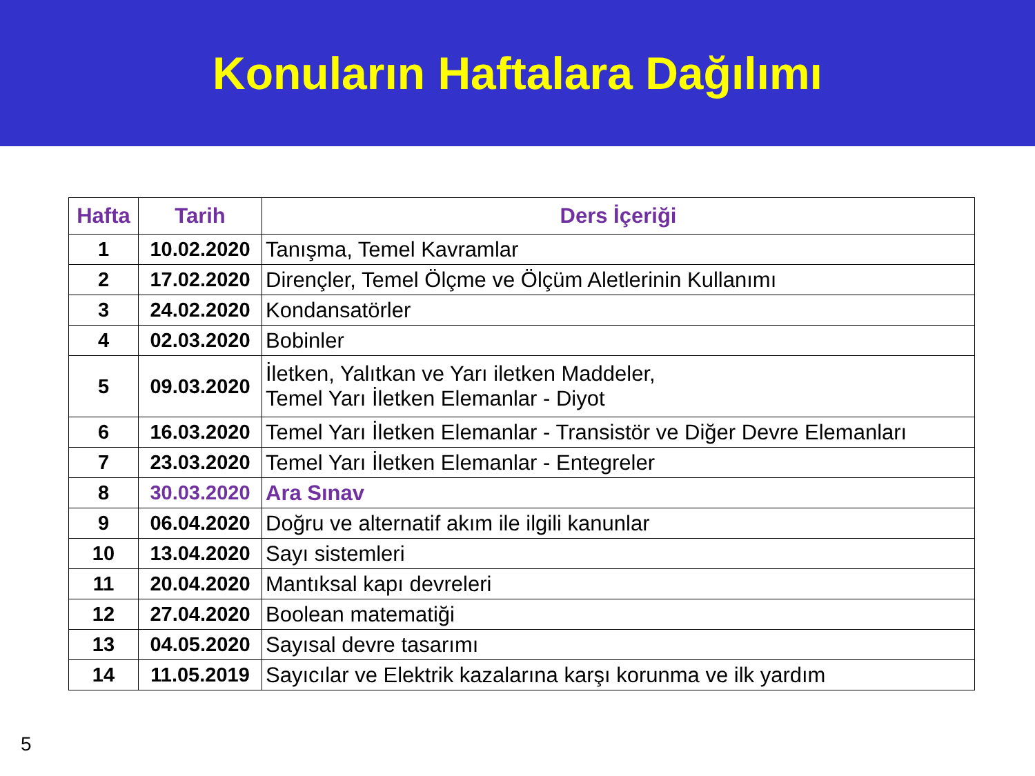Konuların Haftalara Dağılımı
| Hafta | Tarih | Ders İçeriği |
| --- | --- | --- |
| 1 | 10.02.2020 | Tanışma, Temel Kavramlar |
| 2 | 17.02.2020 | Dirençler, Temel Ölçme ve Ölçüm Aletlerinin Kullanımı |
| 3 | 24.02.2020 | Kondansatörler |
| 4 | 02.03.2020 | Bobinler |
| 5 | 09.03.2020 | İletken, Yalıtkan ve Yarı iletken Maddeler, Temel Yarı İletken Elemanlar - Diyot |
| 6 | 16.03.2020 | Temel Yarı İletken Elemanlar - Transistör ve Diğer Devre Elemanları |
| 7 | 23.03.2020 | Temel Yarı İletken Elemanlar - Entegreler |
| 8 | 30.03.2020 | Ara Sınav |
| 9 | 06.04.2020 | Doğru ve alternatif akım ile ilgili kanunlar |
| 10 | 13.04.2020 | Sayı sistemleri |
| 11 | 20.04.2020 | Mantıksal kapı devreleri |
| 12 | 27.04.2020 | Boolean matematiği |
| 13 | 04.05.2020 | Sayısal devre tasarımı |
| 14 | 11.05.2019 | Sayıcılar ve Elektrik kazalarına karşı korunma ve ilk yardım |
5